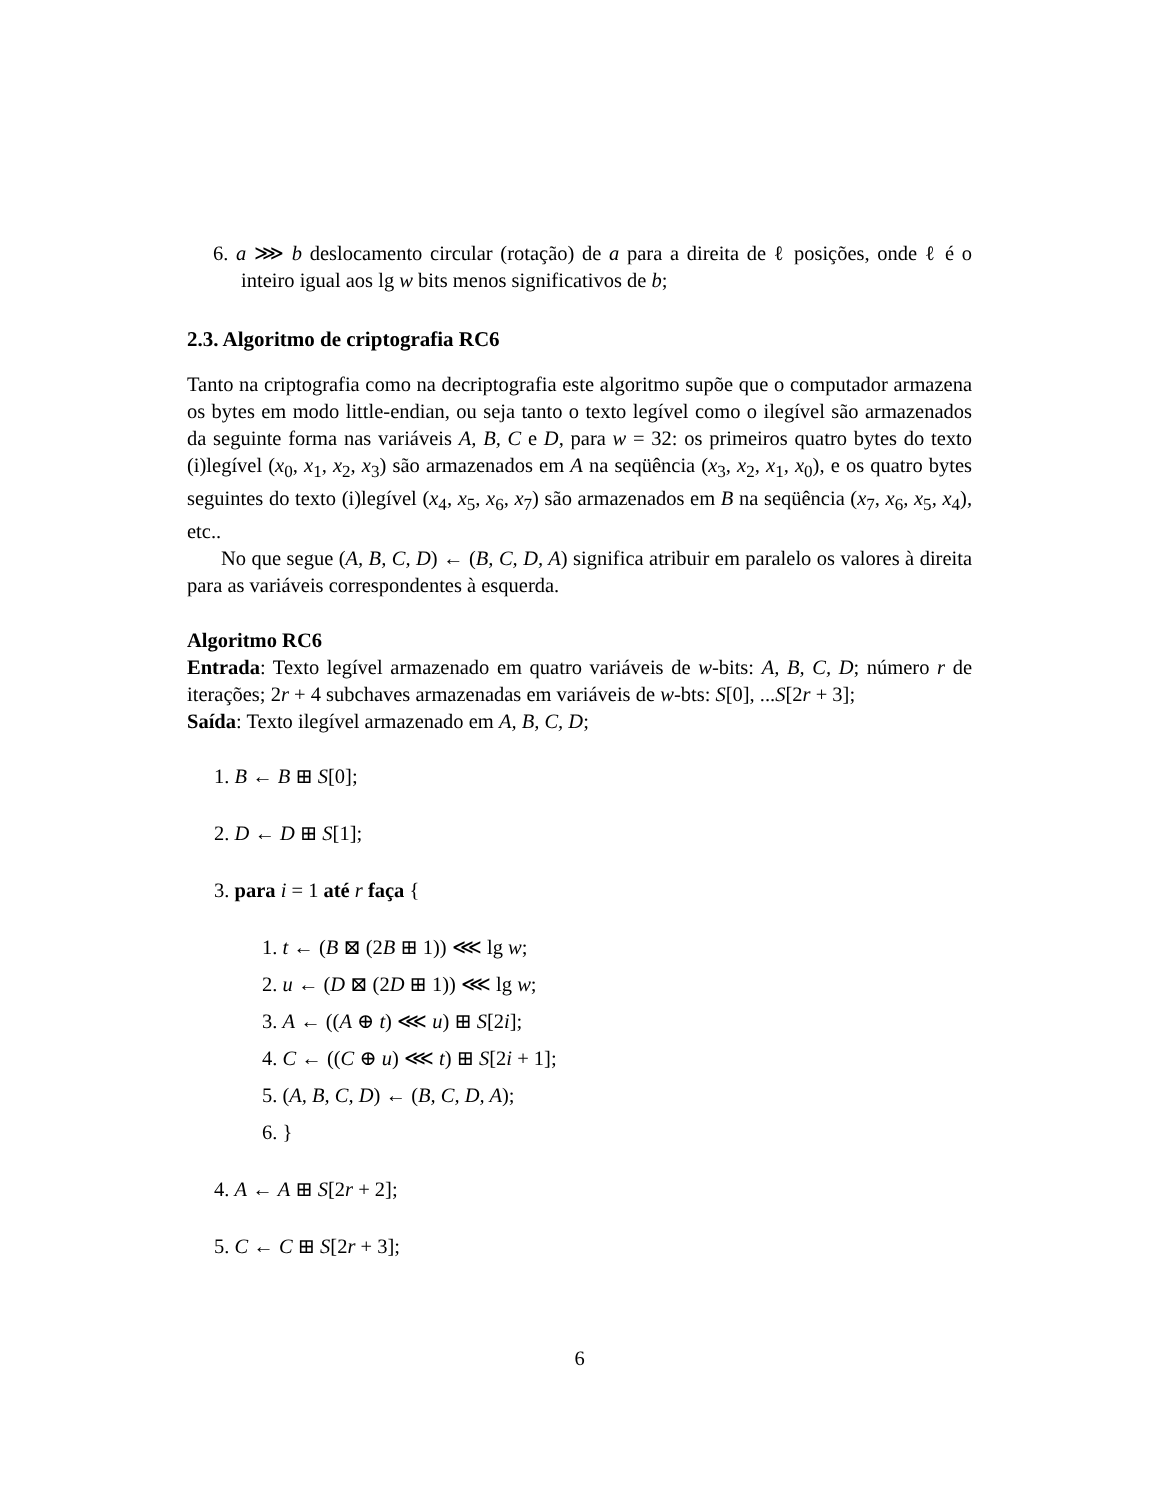6. a ⋙ b deslocamento circular (rotação) de a para a direita de ℓ posições, onde ℓ é o inteiro igual aos lg w bits menos significativos de b;
2.3. Algoritmo de criptografia RC6
Tanto na criptografia como na decriptografia este algoritmo supõe que o computador armazena os bytes em modo little-endian, ou seja tanto o texto legível como o ilegível são armazenados da seguinte forma nas variáveis A, B, C e D, para w = 32: os primeiros quatro bytes do texto (i)legível (x<sub>0</sub>, x<sub>1</sub>, x<sub>2</sub>, x<sub>3</sub>) são armazenados em A na seqüência (x<sub>3</sub>, x<sub>2</sub>, x<sub>1</sub>, x<sub>0</sub>), e os quatro bytes seguintes do texto (i)legível (x<sub>4</sub>, x<sub>5</sub>, x<sub>6</sub>, x<sub>7</sub>) são armazenados em B na seqüência (x<sub>7</sub>, x<sub>6</sub>, x<sub>5</sub>, x<sub>4</sub>), etc..
No que segue (A, B, C, D) ← (B, C, D, A) significa atribuir em paralelo os valores à direita para as variáveis correspondentes à esquerda.
Algoritmo RC6
Entrada: Texto legível armazenado em quatro variáveis de w-bits: A, B, C, D; número r de iterações; 2r + 4 subchaves armazenadas em variáveis de w-bts: S[0], ...S[2r + 3];
Saída: Texto ilegível armazenado em A, B, C, D;
1. B ← B ⊞ S[0];
2. D ← D ⊞ S[1];
3. para i = 1 até r faça {
1. t ← (B ⊠ (2B ⊞ 1)) ⋘ lg w;
2. u ← (D ⊠ (2D ⊞ 1)) ⋘ lg w;
3. A ← ((A ⊕ t) ⋘ u) ⊞ S[2i];
4. C ← ((C ⊕ u) ⋘ t) ⊞ S[2i + 1];
5. (A, B, C, D) ← (B, C, D, A);
6. }
4. A ← A ⊞ S[2r + 2];
5. C ← C ⊞ S[2r + 3];
6